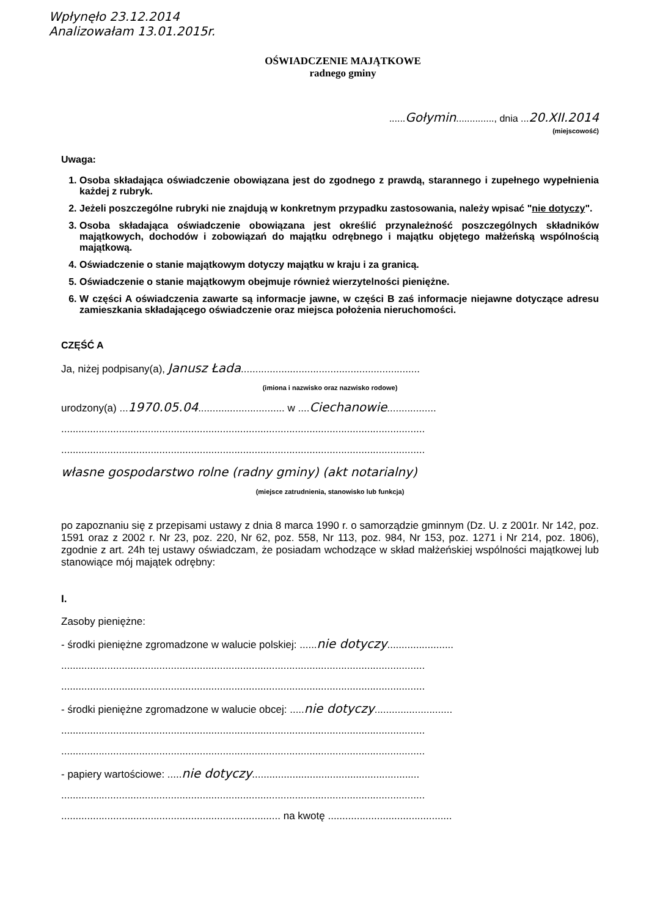Wpłynęło 23.12.2014
Analizowałam 13.01.2015r.
OŚWIADCZENIE MAJĄTKOWE
radnego gminy
......Gołymin.............., dnia ...20.XII.2014
(miejscowość)
Uwaga:
1. Osoba składająca oświadczenie obowiązana jest do zgodnego z prawdą, starannego i zupełnego wypełnienia każdej z rubryk.
2. Jeżeli poszczególne rubryki nie znajdują w konkretnym przypadku zastosowania, należy wpisać "nie dotyczy".
3. Osoba składająca oświadczenie obowiązana jest określić przynależność poszczególnych składników majątkowych, dochodów i zobowiązań do majątku odrębnego i majątku objętego małżeńską wspólnością majątkową.
4. Oświadczenie o stanie majątkowym dotyczy majątku w kraju i za granicą.
5. Oświadczenie o stanie majątkowym obejmuje również wierzytelności pieniężne.
6. W części A oświadczenia zawarte są informacje jawne, w części B zaś informacje niejawne dotyczące adresu zamieszkania składającego oświadczenie oraz miejsca położenia nieruchomości.
CZĘŚĆ A
Ja, niżej podpisany(a), Janusz Łada..............................................................
(imiona i nazwisko oraz nazwisko rodowe)
urodzony(a) ...1970.05.04.............................. w ....Ciechanowie.................
..............................................................................................................................
..............................................................................................................................
własne gospodarstwo rolne (radny gminy) (akt notarialny)
(miejsce zatrudnienia, stanowisko lub funkcja)
po zapoznaniu się z przepisami ustawy z dnia 8 marca 1990 r. o samorządzie gminnym (Dz. U. z 2001r. Nr 142, poz. 1591 oraz z 2002 r. Nr 23, poz. 220, Nr 62, poz. 558, Nr 113, poz. 984, Nr 153, poz. 1271 i Nr 214, poz. 1806), zgodnie z art. 24h tej ustawy oświadczam, że posiadam wchodzące w skład małżeńskiej wspólności majątkowej lub stanowiące mój majątek odrębny:
I.
Zasoby pieniężne:
- środki pieniężne zgromadzone w walucie polskiej: ......nie dotyczy.......................
..............................................................................................................................
..............................................................................................................................
- środki pieniężne zgromadzone w walucie obcej: .....nie dotyczy...........................
..............................................................................................................................
..............................................................................................................................
- papiery wartościowe: .....nie dotyczy..........................................................
..............................................................................................................................
............................................................................ na kwotę ...........................................